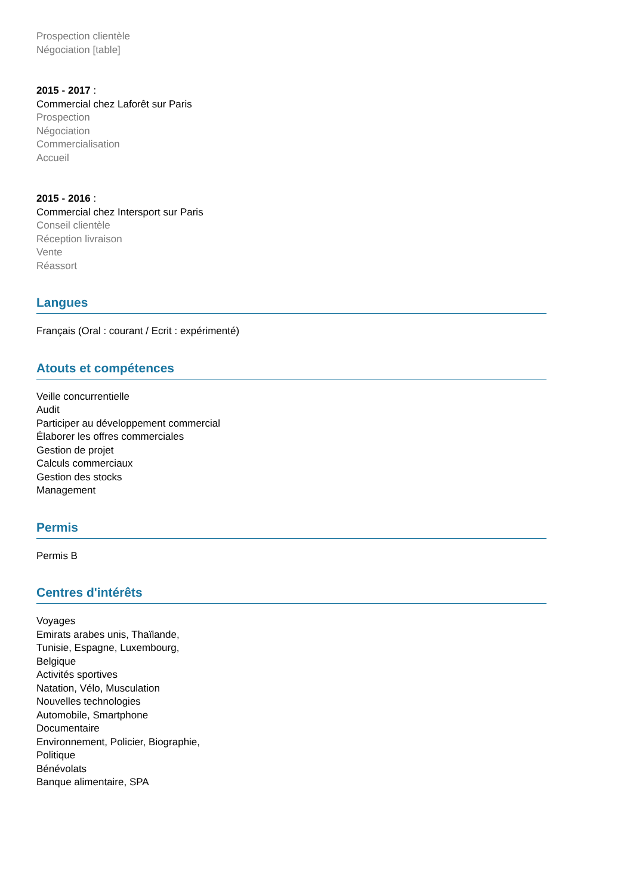Prospection clientèle
Négociation [table]
2015 - 2017 :
Commercial chez Laforêt sur Paris
Prospection
Négociation
Commercialisation
Accueil
2015 - 2016 :
Commercial chez Intersport sur Paris
Conseil clientèle
Réception livraison
Vente
Réassort
Langues
Français (Oral : courant / Ecrit : expérimenté)
Atouts et compétences
Veille concurrentielle
Audit
Participer au développement commercial
Élaborer les offres commerciales
Gestion de projet
Calculs commerciaux
Gestion des stocks
Management
Permis
Permis B
Centres d'intérêts
Voyages
Emirats arabes unis, Thaïlande,
Tunisie, Espagne, Luxembourg,
Belgique
Activités sportives
Natation, Vélo, Musculation
Nouvelles technologies
Automobile, Smartphone
Documentaire
Environnement, Policier, Biographie,
Politique
Bénévolats
Banque alimentaire, SPA